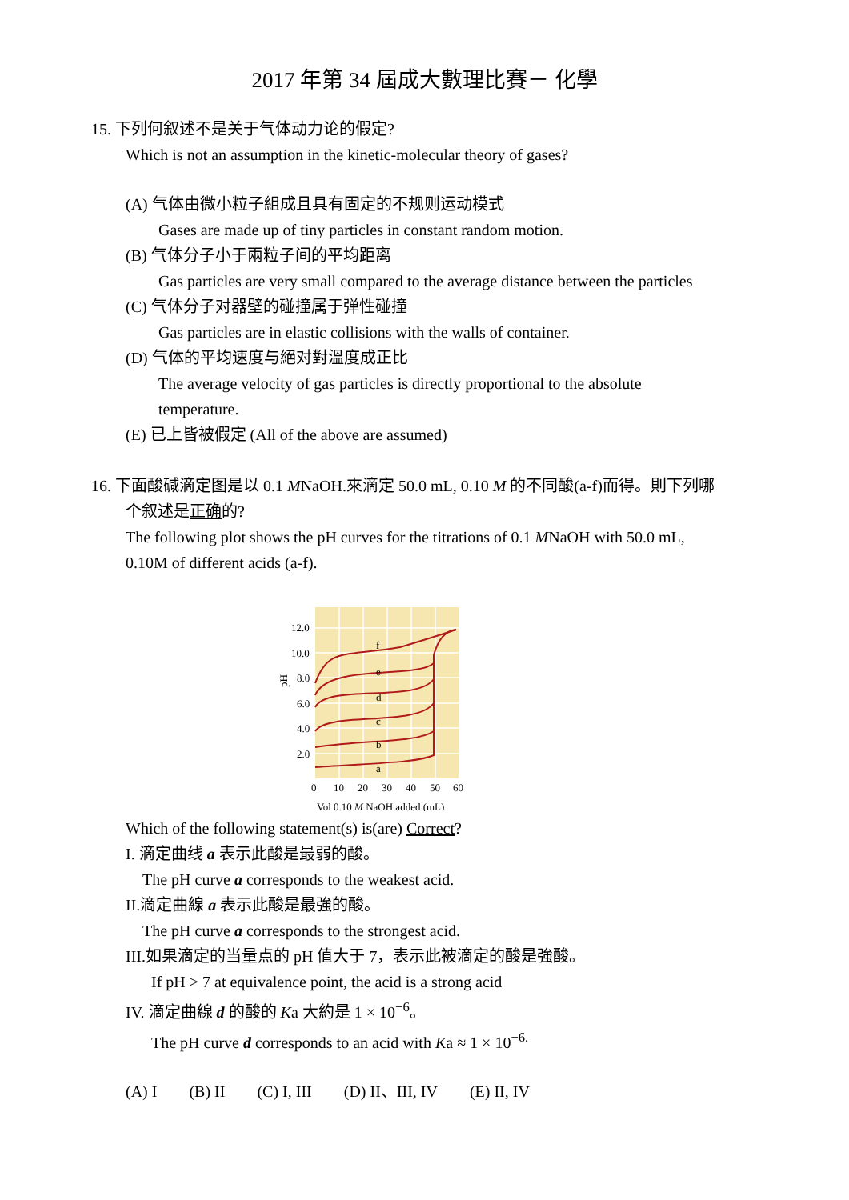2017 年第 34 屆成大數理比賽－ 化學
15. 下列何叙述不是关于气体动力论的假定?
Which is not an assumption in the kinetic-molecular theory of gases?
(A) 气体由微小粒子組成且具有固定的不规则运动模式
Gases are made up of tiny particles in constant random motion.
(B) 气体分子小于兩粒子间的平均距离
Gas particles are very small compared to the average distance between the particles
(C) 气体分子对器壁的碰撞属于弹性碰撞
Gas particles are in elastic collisions with the walls of container.
(D) 气体的平均速度与絕对對溫度成正比
The average velocity of gas particles is directly proportional to the absolute
temperature.
(E) 已上皆被假定 (All of the above are assumed)
16. 下面酸碱滴定图是以 0.1 MNaOH.來滴定 50.0 mL, 0.10 M 的不同酸(a-f)而得。則下列哪
个叙述是正确的?
The following plot shows the pH curves for the titrations of 0.1 MNaOH with 50.0 mL,
0.10M of different acids (a-f).
f
e
d
c
b
a
12.0
10.0
8.0
6.0
4.0
2.0
pH
0
10
20
30
40
50
60
Vol 0.10 M NaOH added (mL)
Which of the following statement(s) is(are) Correct?
I. 滴定曲线 a 表示此酸是最弱的酸。
The pH curve a corresponds to the weakest acid.
II.滴定曲線 a 表示此酸是最強的酸。
The pH curve a corresponds to the strongest acid.
III.如果滴定的当量点的 pH 值大于 7，表示此被滴定的酸是強酸。
If pH > 7 at equivalence point, the acid is a strong acid
IV. 滴定曲線 d 的酸的 Ka 大約是 1 × 10<sup>−6</sup>。
The pH curve d corresponds to an acid with Ka ≈ 1 × 10<sup>−6.</sup>
(A) I (B) II (C) I, III (D) II、III, IV (E) II, IV